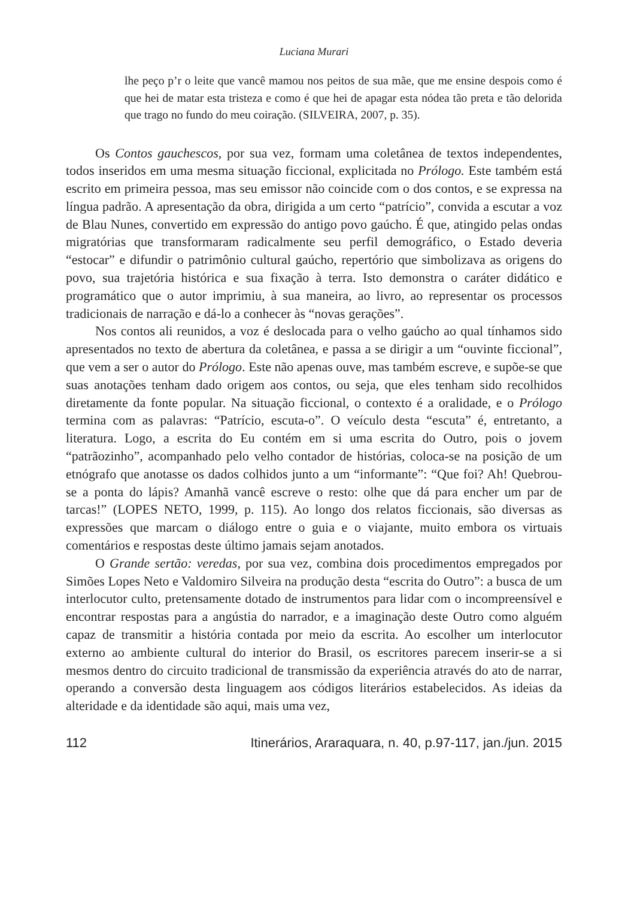Luciana Murari
lhe peço p’r o leite que vancê mamou nos peitos de sua mãe, que me ensine despois como é que hei de matar esta tristeza e como é que hei de apagar esta nódea tão preta e tão delorida que trago no fundo do meu coiração. (SILVEIRA, 2007, p. 35).
Os Contos gauchescos, por sua vez, formam uma coletânea de textos independentes, todos inseridos em uma mesma situação ficcional, explicitada no Prólogo. Este também está escrito em primeira pessoa, mas seu emissor não coincide com o dos contos, e se expressa na língua padrão. A apresentação da obra, dirigida a um certo “patrício”, convida a escutar a voz de Blau Nunes, convertido em expressão do antigo povo gaúcho. É que, atingido pelas ondas migratórias que transformaram radicalmente seu perfil demográfico, o Estado deveria “estocar” e difundir o patrimônio cultural gaúcho, repertório que simbolizava as origens do povo, sua trajetória histórica e sua fixação à terra. Isto demonstra o caráter didático e programático que o autor imprimiu, à sua maneira, ao livro, ao representar os processos tradicionais de narração e dá-lo a conhecer às “novas gerações”.
Nos contos ali reunidos, a voz é deslocada para o velho gaúcho ao qual tínhamos sido apresentados no texto de abertura da coletânea, e passa a se dirigir a um “ouvinte ficcional”, que vem a ser o autor do Prólogo. Este não apenas ouve, mas também escreve, e supõe-se que suas anotações tenham dado origem aos contos, ou seja, que eles tenham sido recolhidos diretamente da fonte popular. Na situação ficcional, o contexto é a oralidade, e o Prólogo termina com as palavras: “Patrício, escuta-o”. O veículo desta “escuta” é, entretanto, a literatura. Logo, a escrita do Eu contém em si uma escrita do Outro, pois o jovem “patrãozinho”, acompanhado pelo velho contador de histórias, coloca-se na posição de um etnógrafo que anotasse os dados colhidos junto a um “informante”: “Que foi? Ah! Quebrou-se a ponta do lápis? Amanhã vancê escreve o resto: olhe que dá para encher um par de tarcas!” (LOPES NETO, 1999, p. 115). Ao longo dos relatos ficcionais, são diversas as expressões que marcam o diálogo entre o guia e o viajante, muito embora os virtuais comentários e respostas deste último jamais sejam anotados.
O Grande sertão: veredas, por sua vez, combina dois procedimentos empregados por Simões Lopes Neto e Valdomiro Silveira na produção desta “escrita do Outro”: a busca de um interlocutor culto, pretensamente dotado de instrumentos para lidar com o incompreensível e encontrar respostas para a angústia do narrador, e a imaginação deste Outro como alguém capaz de transmitir a história contada por meio da escrita. Ao escolher um interlocutor externo ao ambiente cultural do interior do Brasil, os escritores parecem inserir-se a si mesmos dentro do circuito tradicional de transmissão da experiência através do ato de narrar, operando a conversão desta linguagem aos códigos literários estabelecidos. As ideias da alteridade e da identidade são aqui, mais uma vez,
112 Itinerários, Araraquara, n. 40, p.97-117, jan./jun. 2015